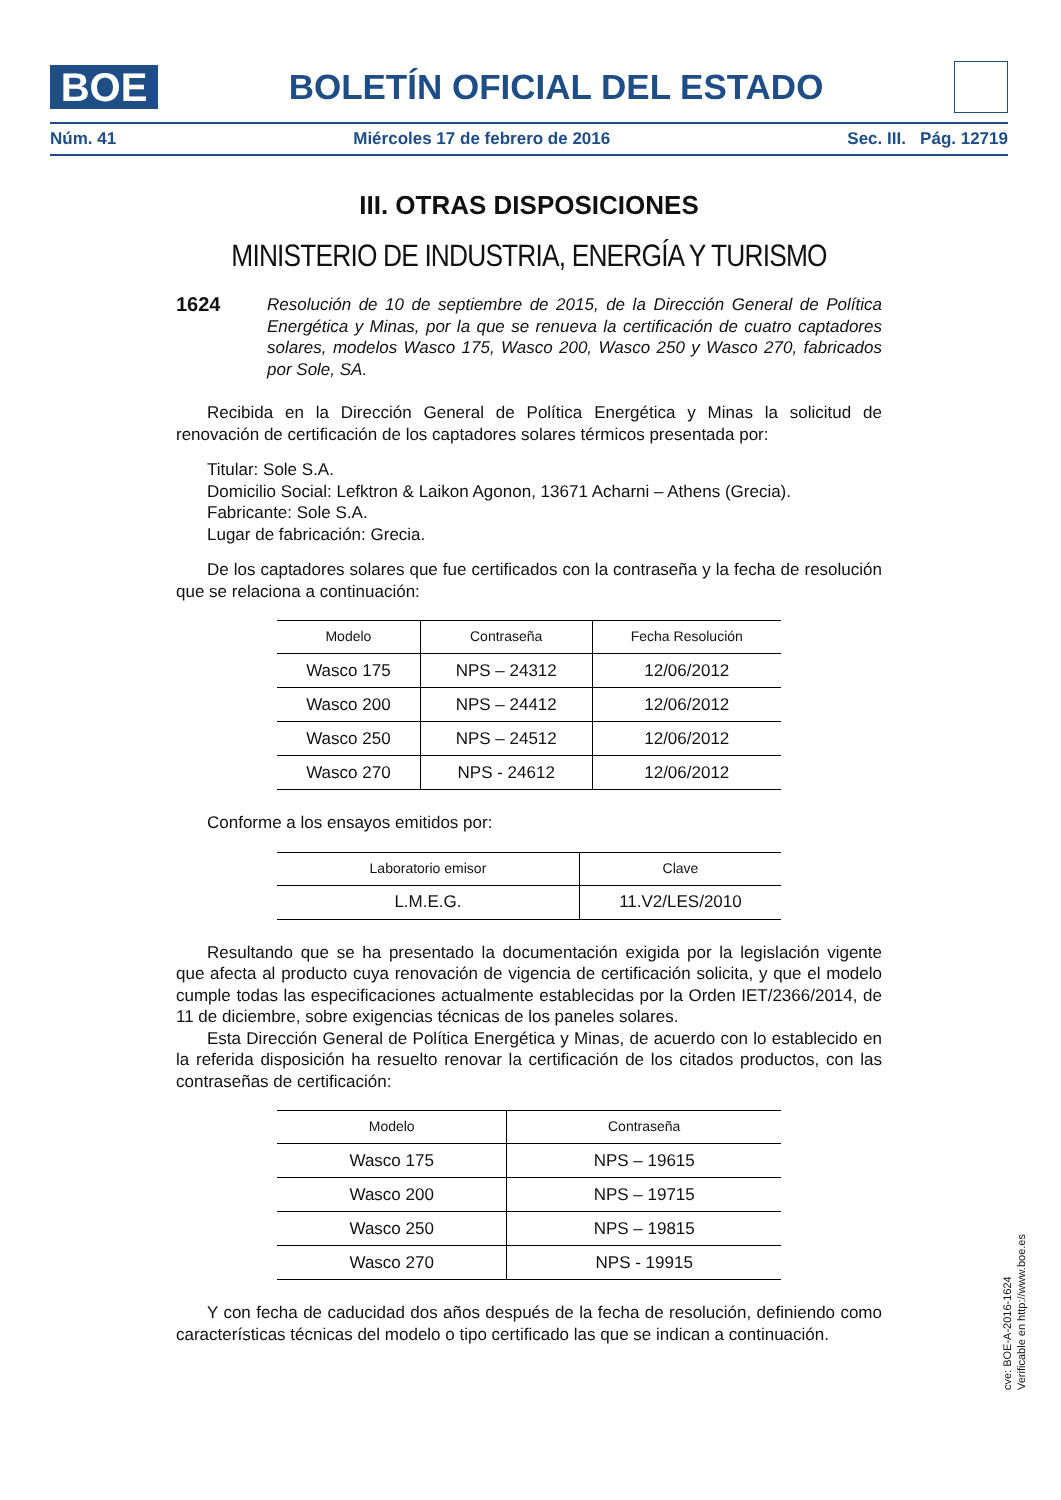BOE
BOLETÍN OFICIAL DEL ESTADO
Núm. 41 Miércoles 17 de febrero de 2016 Sec. III. Pág. 12719
III. OTRAS DISPOSICIONES
MINISTERIO DE INDUSTRIA, ENERGÍA Y TURISMO
1624 Resolución de 10 de septiembre de 2015, de la Dirección General de Política Energética y Minas, por la que se renueva la certificación de cuatro captadores solares, modelos Wasco 175, Wasco 200, Wasco 250 y Wasco 270, fabricados por Sole, SA.
Recibida en la Dirección General de Política Energética y Minas la solicitud de renovación de certificación de los captadores solares térmicos presentada por:
Titular: Sole S.A.
Domicilio Social: Lefktron & Laikon Agonon, 13671 Acharni – Athens (Grecia).
Fabricante: Sole S.A.
Lugar de fabricación: Grecia.
De los captadores solares que fue certificados con la contraseña y la fecha de resolución que se relaciona a continuación:
| Modelo | Contraseña | Fecha Resolución |
| --- | --- | --- |
| Wasco 175 | NPS – 24312 | 12/06/2012 |
| Wasco 200 | NPS – 24412 | 12/06/2012 |
| Wasco 250 | NPS – 24512 | 12/06/2012 |
| Wasco 270 | NPS - 24612 | 12/06/2012 |
Conforme a los ensayos emitidos por:
| Laboratorio emisor | Clave |
| --- | --- |
| L.M.E.G. | 11.V2/LES/2010 |
Resultando que se ha presentado la documentación exigida por la legislación vigente que afecta al producto cuya renovación de vigencia de certificación solicita, y que el modelo cumple todas las especificaciones actualmente establecidas por la Orden IET/2366/2014, de 11 de diciembre, sobre exigencias técnicas de los paneles solares.
Esta Dirección General de Política Energética y Minas, de acuerdo con lo establecido en la referida disposición ha resuelto renovar la certificación de los citados productos, con las contraseñas de certificación:
| Modelo | Contraseña |
| --- | --- |
| Wasco 175 | NPS – 19615 |
| Wasco 200 | NPS – 19715 |
| Wasco 250 | NPS – 19815 |
| Wasco 270 | NPS - 19915 |
Y con fecha de caducidad dos años después de la fecha de resolución, definiendo como características técnicas del modelo o tipo certificado las que se indican a continuación.
cve: BOE-A-2016-1624
Verificable en http://www.boe.es